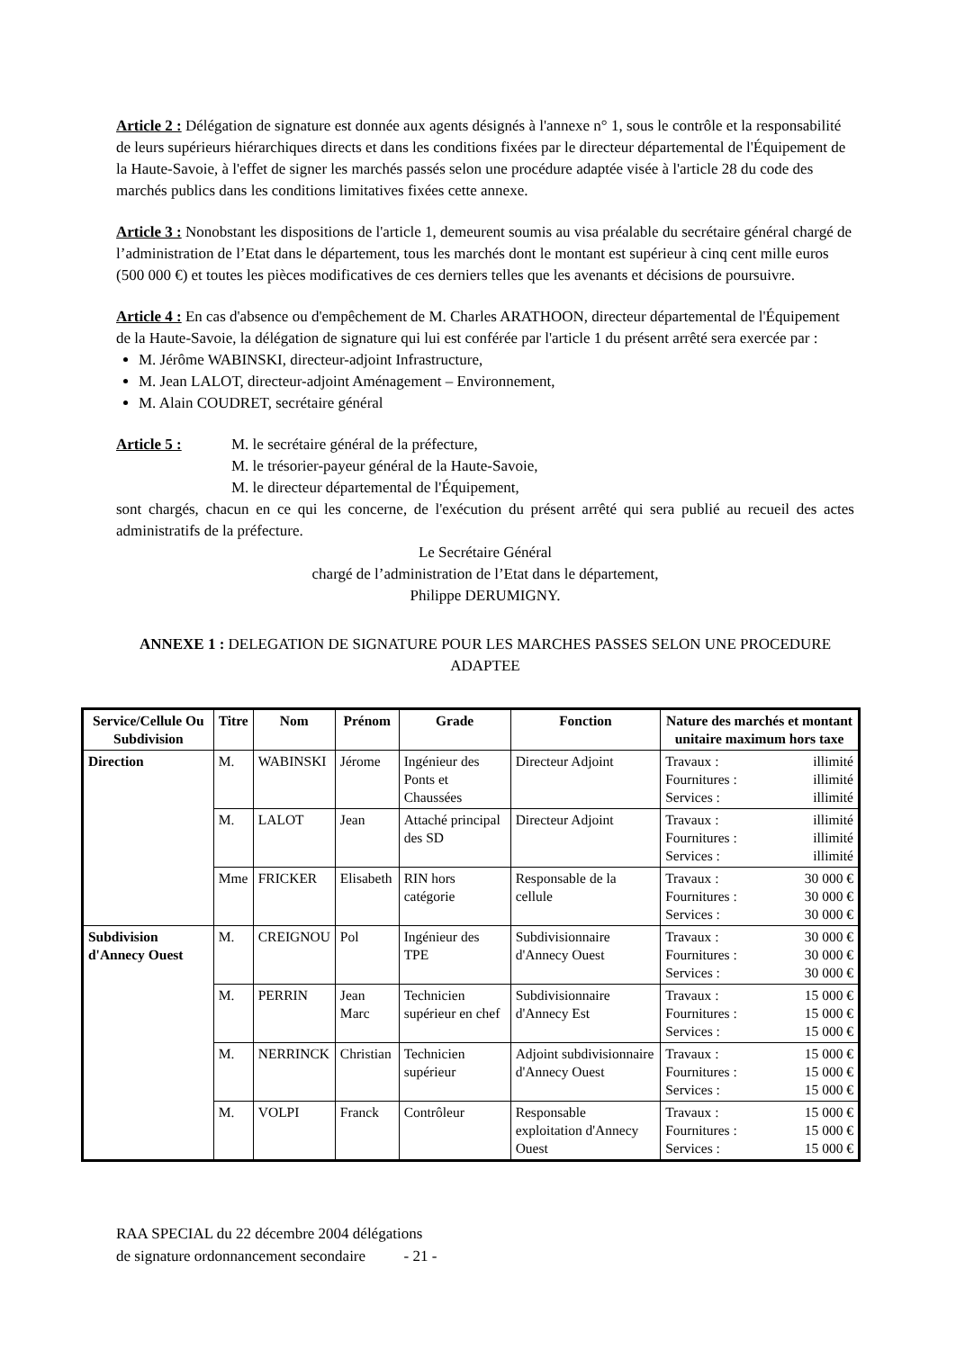Article 2 : Délégation de signature est donnée aux agents désignés à l'annexe n° 1, sous le contrôle et la responsabilité de leurs supérieurs hiérarchiques directs et dans les conditions fixées par le directeur départemental de l'Équipement de la Haute-Savoie, à l'effet de signer les marchés passés selon une procédure adaptée visée à l'article 28 du code des marchés publics dans les conditions limitatives fixées cette annexe.
Article 3 : Nonobstant les dispositions de l'article 1, demeurent soumis au visa préalable du secrétaire général chargé de l’administration de l’Etat dans le département, tous les marchés dont le montant est supérieur à cinq cent mille euros (500 000 €) et toutes les pièces modificatives de ces derniers telles que les avenants et décisions de poursuivre.
Article 4 : En cas d'absence ou d'empêchement de M. Charles ARATHOON, directeur départemental de l'Équipement de la Haute-Savoie, la délégation de signature qui lui est conférée par l'article 1 du présent arrêté sera exercée par :
M. Jérôme WABINSKI, directeur-adjoint Infrastructure,
M. Jean LALOT, directeur-adjoint Aménagement – Environnement,
M. Alain COUDRET, secrétaire général
Article 5 : M. le secrétaire général de la préfecture,
M. le trésorier-payeur général de la Haute-Savoie,
M. le directeur départemental de l'Équipement,
sont chargés, chacun en ce qui les concerne, de l'exécution du présent arrêté qui sera publié au recueil des actes administratifs de la préfecture.
Le Secrétaire Général
chargé de l’administration de l’Etat dans le département,
Philippe DERUMIGNY.
ANNEXE 1 : DELEGATION DE SIGNATURE POUR LES MARCHES PASSES SELON UNE PROCEDURE ADAPTEE
| Service/Cellule Ou Subdivision | Titre | Nom | Prénom | Grade | Fonction | Nature des marchés et montant unitaire maximum hors taxe |
| --- | --- | --- | --- | --- | --- | --- |
| Direction | M. | WABINSKI | Jérome | Ingénieur des Ponts et Chaussées | Directeur Adjoint | Travaux : illimité Fournitures : illimité Services : illimité |
| | M. | LALOT | Jean | Attaché principal des SD | Directeur Adjoint | Travaux : illimité Fournitures : illimité Services : illimité |
| | Mme | FRICKER | Elisabeth | RIN hors catégorie | Responsable de la cellule | Travaux : 30 000 € Fournitures : 30 000 € Services : 30 000 € |
| Subdivision d'Annecy Ouest | M. | CREIGNOU | Pol | Ingénieur des TPE | Subdivisionnaire d'Annecy Ouest | Travaux : 30 000 € Fournitures : 30 000 € Services : 30 000 € |
| | M. | PERRIN | Jean Marc | Technicien supérieur en chef | Subdivisionnaire d'Annecy Est | Travaux : 15 000 € Fournitures : 15 000 € Services : 15 000 € |
| | M. | NERRINCK | Christian | Technicien supérieur | Adjoint subdivisionnaire d'Annecy Ouest | Travaux : 15 000 € Fournitures : 15 000 € Services : 15 000 € |
| | M. | VOLPI | Franck | Contrôleur | Responsable exploitation d'Annecy Ouest | Travaux : 15 000 € Fournitures : 15 000 € Services : 15 000 € |
RAA SPECIAL du 22 décembre 2004 délégations
de signature ordonnancement secondaire - 21 -